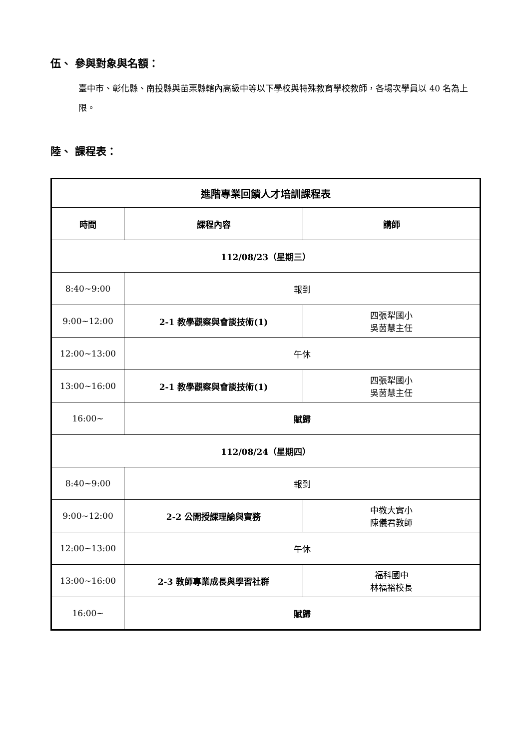伍、 參與對象與名額：
臺中市、彰化縣、南投縣與苗栗縣轄內高級中等以下學校與特殊教育學校教師，各場次學員以 40 名為上限。
陸、 課程表：
| 進階專業回饋人才培訓課程表 | | |
| --- | --- | --- |
| 時間 | 課程內容 | 講師 |
| 112/08/23（星期三） | | |
| 8:40~9:00 | 報到 | |
| 9:00~12:00 | 2-1 教學觀察與會談技術(1) | 四張犁國小 吳茵慧主任 |
| 12:00~13:00 | 午休 | |
| 13:00~16:00 | 2-1 教學觀察與會談技術(1) | 四張犁國小 吳茵慧主任 |
| 16:00~ | 賦歸 | |
| 112/08/24（星期四） | | |
| 8:40~9:00 | 報到 | |
| 9:00~12:00 | 2-2 公開授課理論與實務 | 中教大實小 陳儀君教師 |
| 12:00~13:00 | 午休 | |
| 13:00~16:00 | 2-3 教師專業成長與學習社群 | 福科國中 林福裕校長 |
| 16:00~ | 賦歸 | |